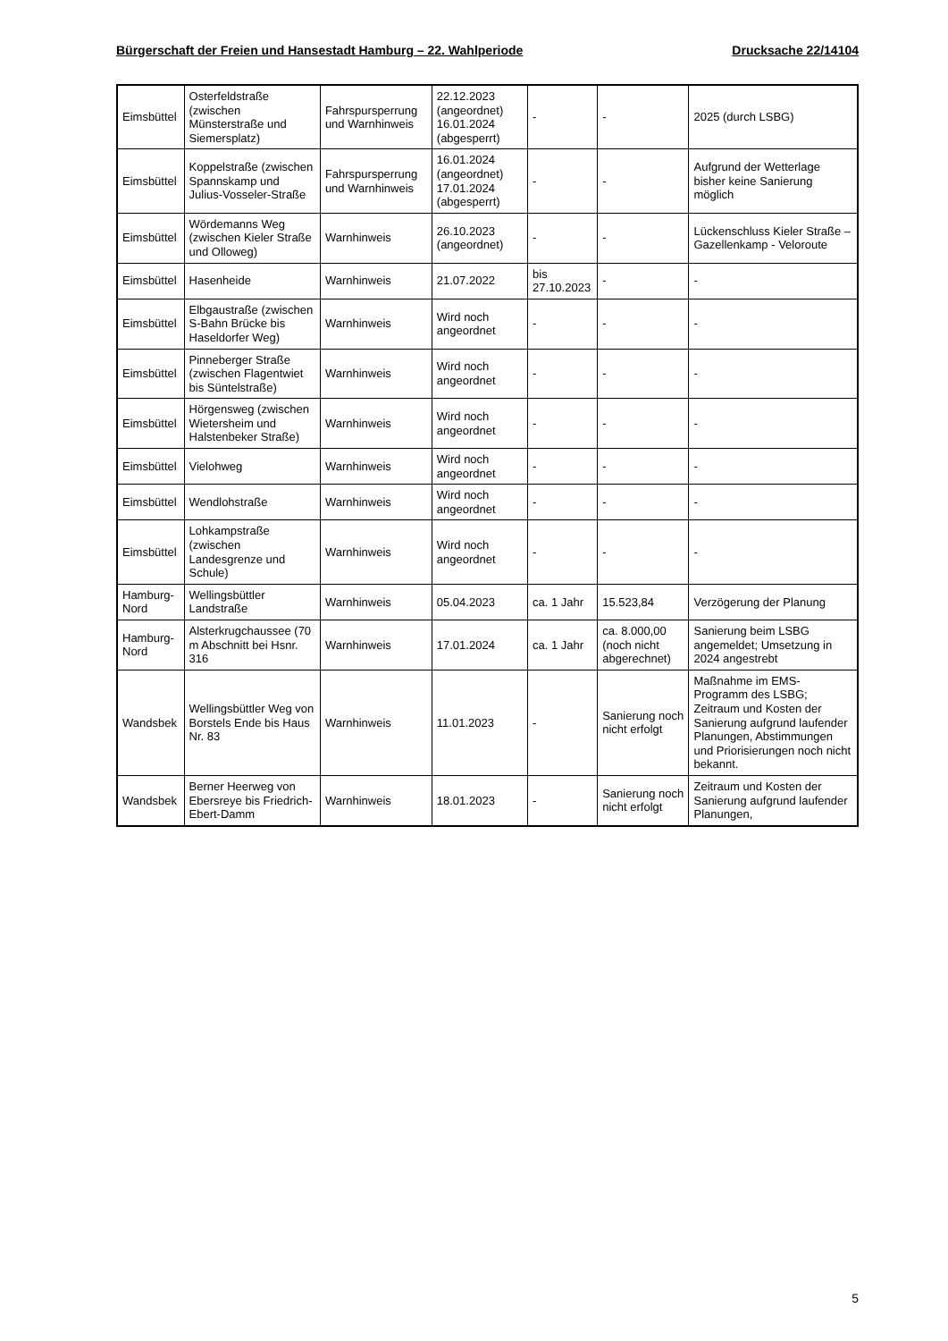Bürgerschaft der Freien und Hansestadt Hamburg – 22. Wahlperiode Drucksache 22/14104
| Eimsbüttel | Osterfeldstraße (zwischen Münsterstraße und Siemersplatz) | Fahrspursperrung und Warnhinweis | 22.12.2023 (angeordnet) 16.01.2024 (abgesperrt) | - | - | 2025 (durch LSBG) |
| Eimsbüttel | Koppelstraße (zwischen Spannskamp und Julius-Vosseler-Straße | Fahrspursperrung und Warnhinweis | 16.01.2024 (angeordnet) 17.01.2024 (abgesperrt) | - | - | Aufgrund der Wetterlage bisher keine Sanierung möglich |
| Eimsbüttel | Wördemanns Weg (zwischen Kieler Straße und Olloweg) | Warnhinweis | 26.10.2023 (angeordnet) | - | - | Lückenschluss Kieler Straße – Gazellenkamp - Veloroute |
| Eimsbüttel | Hasenheide | Warnhinweis | 21.07.2022 | bis 27.10.2023 | - | - |
| Eimsbüttel | Elbgaustraße (zwischen S-Bahn Brücke bis Haseldorfer Weg) | Warnhinweis | Wird noch angeordnet | - | - | - |
| Eimsbüttel | Pinneberger Straße (zwischen Flagentwiet bis Süntelstraße) | Warnhinweis | Wird noch angeordnet | - | - | - |
| Eimsbüttel | Hörgensweg (zwischen Wietersheim und Halstenbeker Straße) | Warnhinweis | Wird noch angeordnet | - | - | - |
| Eimsbüttel | Vielohweg | Warnhinweis | Wird noch angeordnet | - | - | - |
| Eimsbüttel | Wendlohstraße | Warnhinweis | Wird noch angeordnet | - | - | - |
| Eimsbüttel | Lohkampstraße (zwischen Landesgrenze und Schule) | Warnhinweis | Wird noch angeordnet | - | - | - |
| Hamburg-Nord | Wellingsbüttler Landstraße | Warnhinweis | 05.04.2023 | ca. 1 Jahr | 15.523,84 | Verzögerung der Planung |
| Hamburg-Nord | Alsterkrugchaussee (70 m Abschnitt bei Hsnr. 316 | Warnhinweis | 17.01.2024 | ca. 1 Jahr | ca. 8.000,00 (noch nicht abgerechnet) | Sanierung beim LSBG angemeldet; Umsetzung in 2024 angestrebt |
| Wandsbek | Wellingsbüttler Weg von Borstels Ende bis Haus Nr. 83 | Warnhinweis | 11.01.2023 | - | Sanierung noch nicht erfolgt | Maßnahme im EMS-Programm des LSBG; Zeitraum und Kosten der Sanierung aufgrund laufender Planungen, Abstimmungen und Priorisierungen noch nicht bekannt. |
| Wandsbek | Berner Heerweg von Ebersreye bis Friedrich-Ebert-Damm | Warnhinweis | 18.01.2023 | - | Sanierung noch nicht erfolgt | Zeitraum und Kosten der Sanierung aufgrund laufender Planungen, |
5